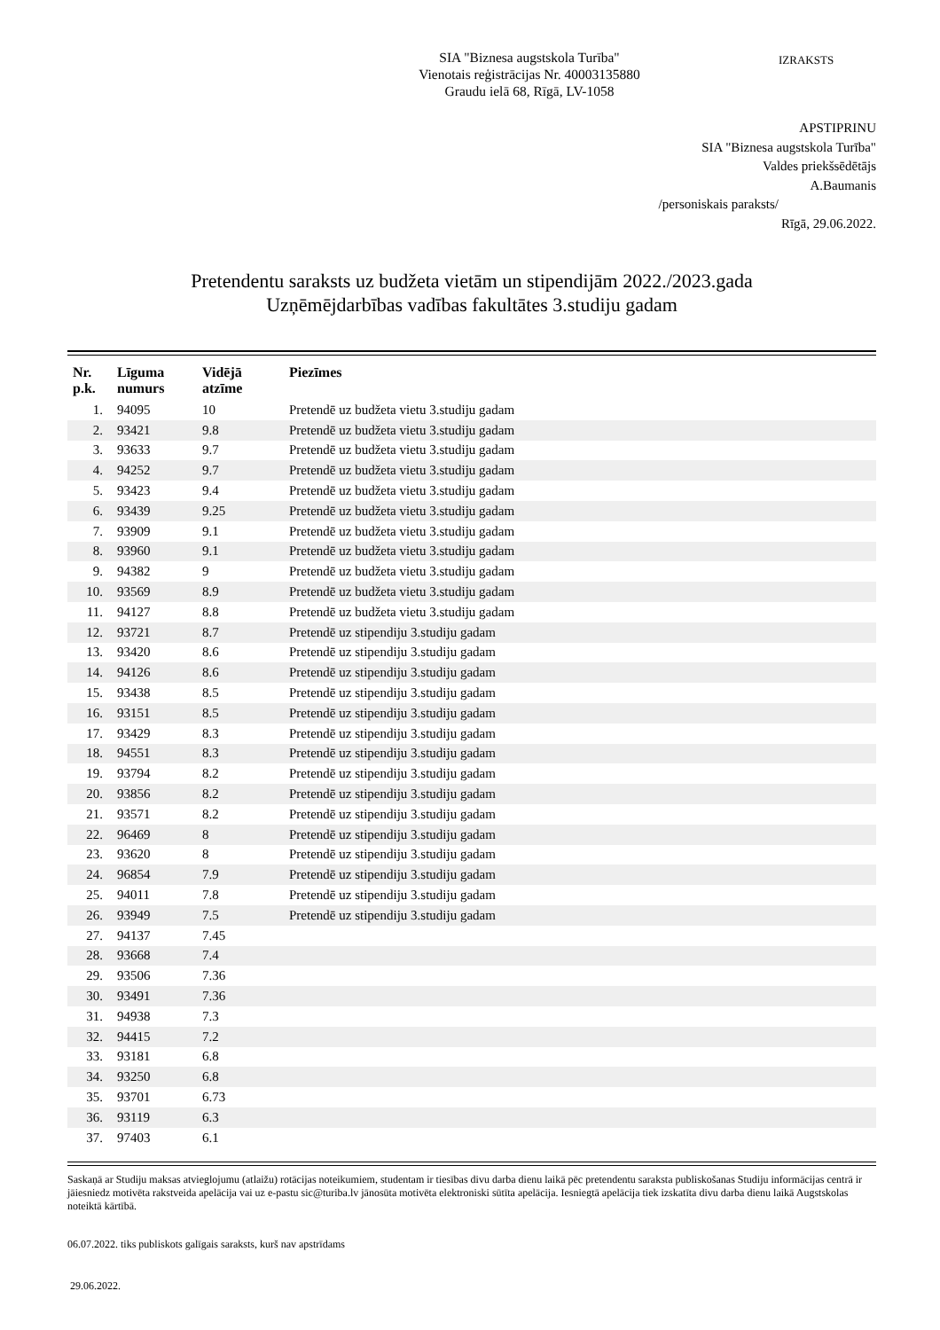SIA "Biznesa augstskola Turība"
Vienotais reģistrācijas Nr. 40003135880
Graudu ielā 68, Rīgā, LV-1058
IZRAKSTS
APSTIPRINU
SIA "Biznesa augstskola Turība"
Valdes priekšsēdētājs
A.Baumanis
/personiskais paraksts/
Rīgā, 29.06.2022.
Pretendentu saraksts uz budžeta vietām un stipendijām 2022./2023.gada
Uzņēmējdarbības vadības fakultātes 3.studiju gadam
| Nr. p.k. | Līguma numurs | Vidējā atzīme | Piezīmes |
| --- | --- | --- | --- |
| 1. | 94095 | 10 | Pretendē uz budžeta vietu 3.studiju gadam |
| 2. | 93421 | 9.8 | Pretendē uz budžeta vietu 3.studiju gadam |
| 3. | 93633 | 9.7 | Pretendē uz budžeta vietu 3.studiju gadam |
| 4. | 94252 | 9.7 | Pretendē uz budžeta vietu 3.studiju gadam |
| 5. | 93423 | 9.4 | Pretendē uz budžeta vietu 3.studiju gadam |
| 6. | 93439 | 9.25 | Pretendē uz budžeta vietu 3.studiju gadam |
| 7. | 93909 | 9.1 | Pretendē uz budžeta vietu 3.studiju gadam |
| 8. | 93960 | 9.1 | Pretendē uz budžeta vietu 3.studiju gadam |
| 9. | 94382 | 9 | Pretendē uz budžeta vietu 3.studiju gadam |
| 10. | 93569 | 8.9 | Pretendē uz budžeta vietu 3.studiju gadam |
| 11. | 94127 | 8.8 | Pretendē uz budžeta vietu 3.studiju gadam |
| 12. | 93721 | 8.7 | Pretendē uz stipendiju 3.studiju gadam |
| 13. | 93420 | 8.6 | Pretendē uz stipendiju 3.studiju gadam |
| 14. | 94126 | 8.6 | Pretendē uz stipendiju 3.studiju gadam |
| 15. | 93438 | 8.5 | Pretendē uz stipendiju 3.studiju gadam |
| 16. | 93151 | 8.5 | Pretendē uz stipendiju 3.studiju gadam |
| 17. | 93429 | 8.3 | Pretendē uz stipendiju 3.studiju gadam |
| 18. | 94551 | 8.3 | Pretendē uz stipendiju 3.studiju gadam |
| 19. | 93794 | 8.2 | Pretendē uz stipendiju 3.studiju gadam |
| 20. | 93856 | 8.2 | Pretendē uz stipendiju 3.studiju gadam |
| 21. | 93571 | 8.2 | Pretendē uz stipendiju 3.studiju gadam |
| 22. | 96469 | 8 | Pretendē uz stipendiju 3.studiju gadam |
| 23. | 93620 | 8 | Pretendē uz stipendiju 3.studiju gadam |
| 24. | 96854 | 7.9 | Pretendē uz stipendiju 3.studiju gadam |
| 25. | 94011 | 7.8 | Pretendē uz stipendiju 3.studiju gadam |
| 26. | 93949 | 7.5 | Pretendē uz stipendiju 3.studiju gadam |
| 27. | 94137 | 7.45 | |
| 28. | 93668 | 7.4 | |
| 29. | 93506 | 7.36 | |
| 30. | 93491 | 7.36 | |
| 31. | 94938 | 7.3 | |
| 32. | 94415 | 7.2 | |
| 33. | 93181 | 6.8 | |
| 34. | 93250 | 6.8 | |
| 35. | 93701 | 6.73 | |
| 36. | 93119 | 6.3 | |
| 37. | 97403 | 6.1 | |
Saskaņā ar Studiju maksas atvieglojumu (atlaižu) rotācijas noteikumiem, studentam ir tiesības divu darba dienu laikā pēc pretendentu saraksta publiskošanas Studiju informācijas centrā ir jāiesniedz motivēta rakstveida apelācija vai uz e-pastu sic@turiba.lv jānosūta motivēta elektroniski sūtīta apelācija. Iesniegtā apelācija tiek izskatīta divu darba dienu laikā Augstskolas noteiktā kārtībā.
06.07.2022. tiks publiskots galīgais saraksts, kurš nav apstrīdams
29.06.2022.